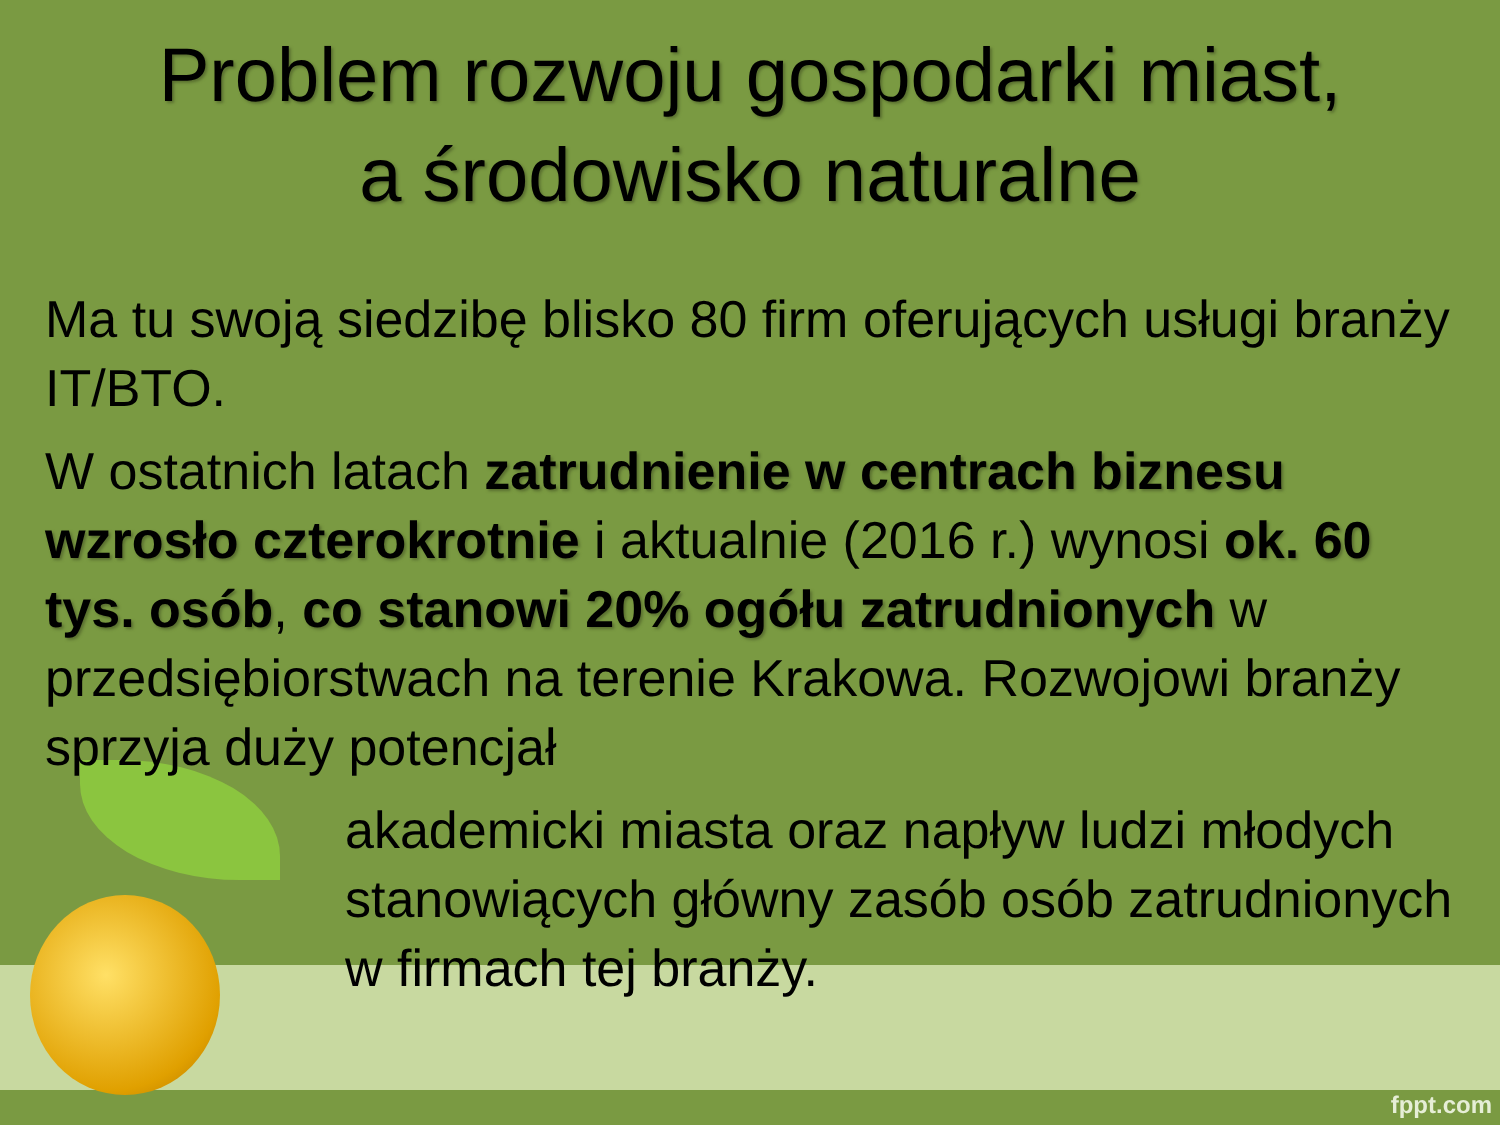Problem rozwoju gospodarki miast,
a środowisko naturalne
Ma tu swoją siedzibę blisko 80 firm oferujących usługi branży IT/BTO.
W ostatnich latach zatrudnienie w centrach biznesu wzrosło czterokrotnie i aktualnie (2016 r.) wynosi ok. 60 tys. osób, co stanowi 20% ogółu zatrudnionych w przedsiębiorstwach na terenie Krakowa. Rozwojowi branży sprzyja duży potencjał
akademicki miasta oraz napływ ludzi młodych stanowiących główny zasób osób zatrudnionych w firmach tej branży.
fppt.com